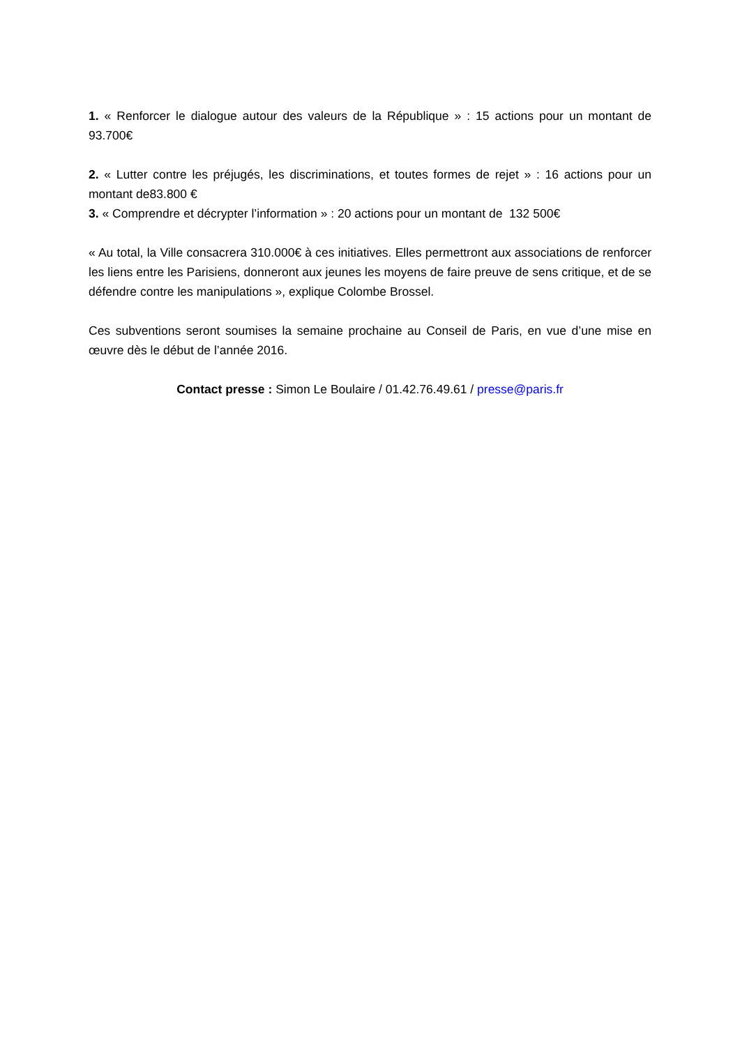1. « Renforcer le dialogue autour des valeurs de la République » : 15 actions pour un montant de 93.700€
2. « Lutter contre les préjugés, les discriminations, et toutes formes de rejet » : 16 actions pour un montant de83.800 €
3. « Comprendre et décrypter l’information » : 20 actions pour un montant de 132 500€
« Au total, la Ville consacrera 310.000€ à ces initiatives. Elles permettront aux associations de renforcer les liens entre les Parisiens, donneront aux jeunes les moyens de faire preuve de sens critique, et de se défendre contre les manipulations », explique Colombe Brossel.
Ces subventions seront soumises la semaine prochaine au Conseil de Paris, en vue d’une mise en œuvre dès le début de l’année 2016.
Contact presse : Simon Le Boulaire / 01.42.76.49.61 / presse@paris.fr